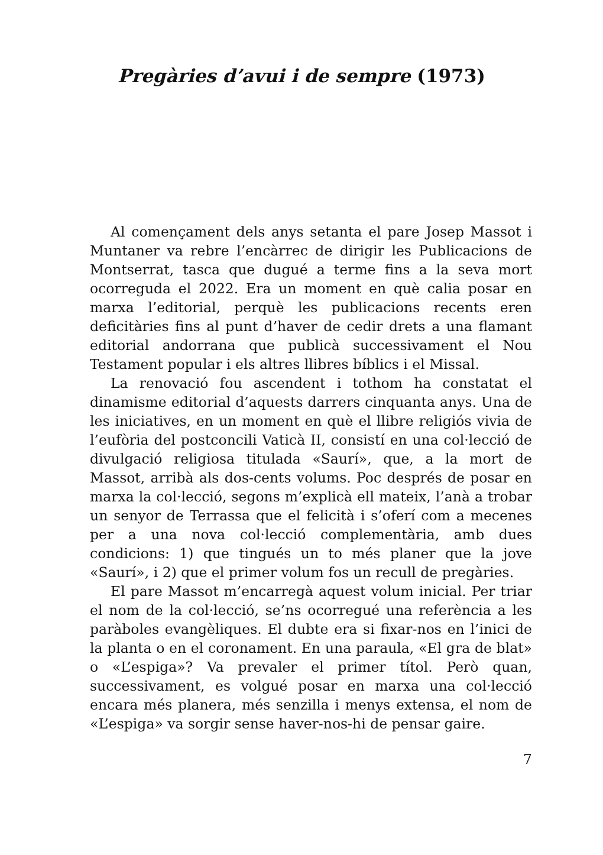Pregàries d’avui i de sempre (1973)
Al començament dels anys setanta el pare Josep Massot i Muntaner va rebre l’encàrrec de dirigir les Publicacions de Montserrat, tasca que dugué a terme fins a la seva mort ocorreguda el 2022. Era un moment en què calia posar en marxa l’editorial, perquè les publicacions recents eren deficitàries fins al punt d’haver de cedir drets a una flamant editorial andorrana que publicà successivament el Nou Testament popular i els altres llibres bíblics i el Missal.
La renovació fou ascendent i tothom ha constatat el dinamisme editorial d’aquests darrers cinquanta anys. Una de les iniciatives, en un moment en què el llibre religiós vivia de l’eufòria del postconcili Vaticà II, consistí en una col·lecció de divulgació religiosa titulada «Saurí», que, a la mort de Massot, arribà als dos-cents volums. Poc després de posar en marxa la col·lecció, segons m’explicà ell mateix, l’anà a trobar un senyor de Terrassa que el felicità i s’oferí com a mecenes per a una nova col·lecció complementària, amb dues condicions: 1) que tingués un to més planer que la jove «Saurí», i 2) que el primer volum fos un recull de pregàries.
El pare Massot m’encarregà aquest volum inicial. Per triar el nom de la col·lecció, se’ns ocorregué una referència a les paràboles evangèliques. El dubte era si fixar-nos en l’inici de la planta o en el coronament. En una paraula, «El gra de blat» o «L’espiga»? Va prevaler el primer títol. Però quan, successivament, es volgué posar en marxa una col·lecció encara més planera, més senzilla i menys extensa, el nom de «L’espiga» va sorgir sense haver-nos-hi de pensar gaire.
7